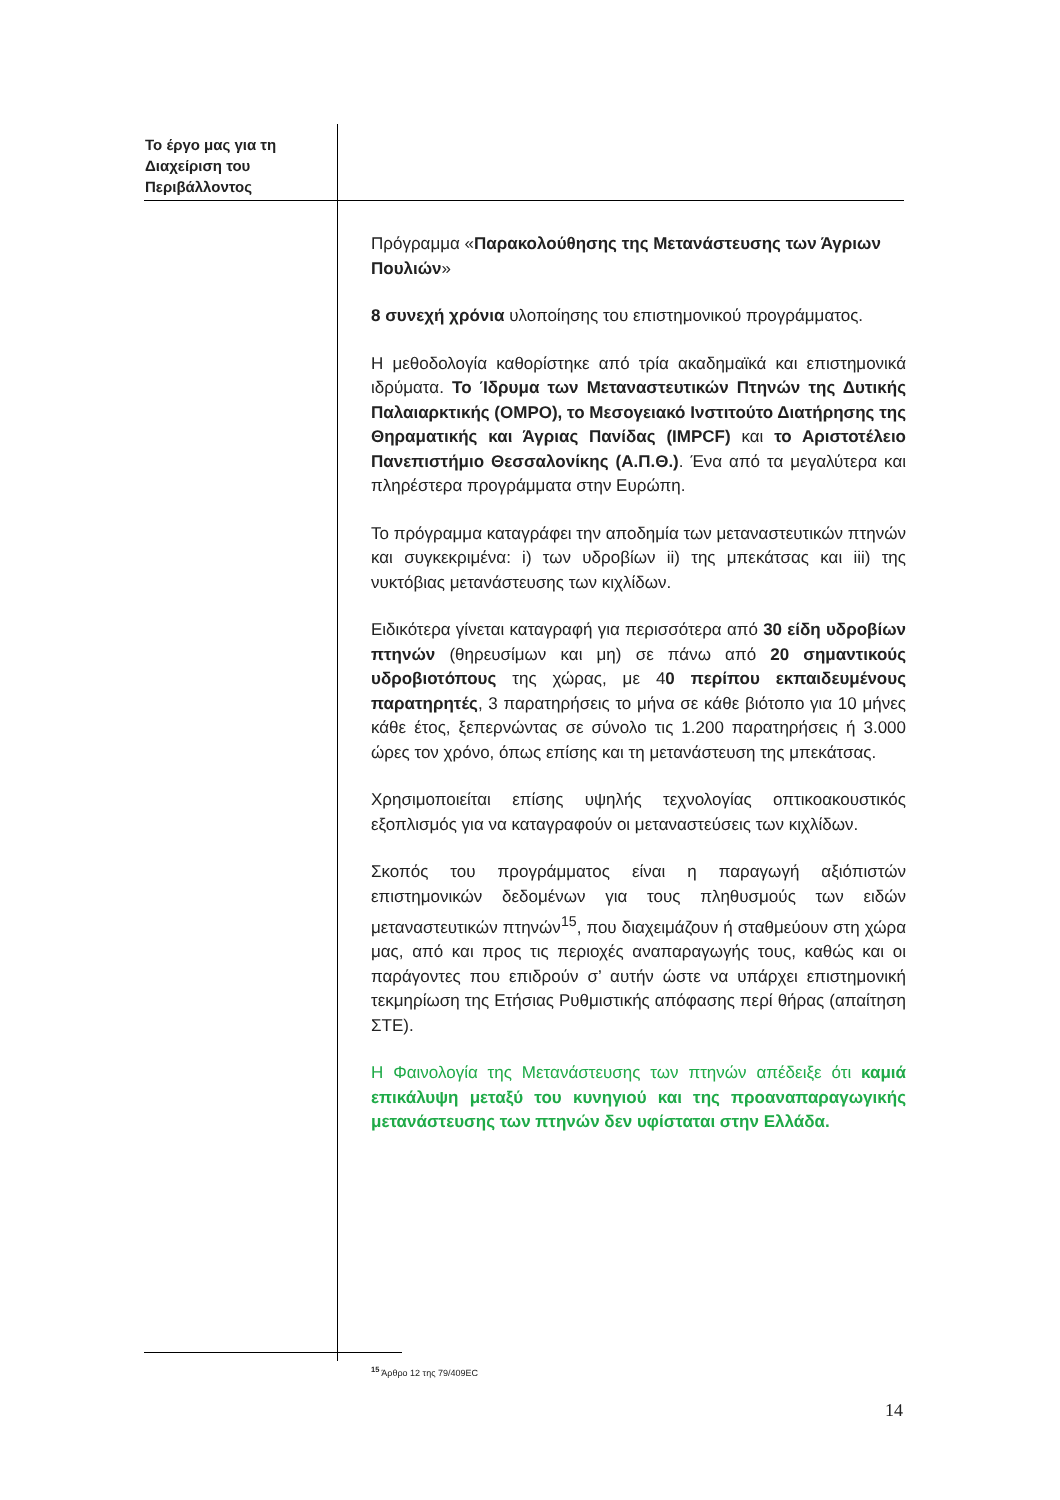Το έργο μας για τη Διαχείριση του Περιβάλλοντος
Πρόγραμμα «Παρακολούθησης της Μετανάστευσης των Άγριων Πουλιών»
8 συνεχή χρόνια υλοποίησης του επιστημονικού προγράμματος.
Η μεθοδολογία καθορίστηκε από τρία ακαδημαϊκά και επιστημονικά ιδρύματα. Το Ίδρυμα των Μεταναστευτικών Πτηνών της Δυτικής Παλαιαρκτικής (OMPO), το Μεσογειακό Ινστιτούτο Διατήρησης της Θηραματικής και Άγριας Πανίδας (IMPCF) και το Αριστοτέλειο Πανεπιστήμιο Θεσσαλονίκης (Α.Π.Θ.). Ένα από τα μεγαλύτερα και πληρέστερα προγράμματα στην Ευρώπη.
Το πρόγραμμα καταγράφει την αποδημία των μεταναστευτικών πτηνών και συγκεκριμένα: i) των υδροβίων ii) της μπεκάτσας και iii) της νυκτόβιας μετανάστευσης των κιχλίδων.
Ειδικότερα γίνεται καταγραφή για περισσότερα από 30 είδη υδροβίων πτηνών (θηρευσίμων και μη) σε πάνω από 20 σημαντικούς υδροβιοτόπους της χώρας, με 40 περίπου εκπαιδευμένους παρατηρητές, 3 παρατηρήσεις το μήνα σε κάθε βιότοπο για 10 μήνες κάθε έτος, ξεπερνώντας σε σύνολο τις 1.200 παρατηρήσεις ή 3.000 ώρες τον χρόνο, όπως επίσης και τη μετανάστευση της μπεκάτσας.
Χρησιμοποιείται επίσης υψηλής τεχνολογίας οπτικοακουστικός εξοπλισμός για να καταγραφούν οι μεταναστεύσεις των κιχλίδων.
Σκοπός του προγράμματος είναι η παραγωγή αξιόπιστών επιστημονικών δεδομένων για τους πληθυσμούς των ειδών μεταναστευτικών πτηνών<sup>15</sup>, που διαχειμάζουν ή σταθμεύουν στη χώρα μας, από και προς τις περιοχές αναπαραγωγής τους, καθώς και οι παράγοντες που επιδρούν σ’ αυτήν ώστε να υπάρχει επιστημονική τεκμηρίωση της Ετήσιας Ρυθμιστικής απόφασης περί θήρας (απαίτηση ΣΤΕ).
Η Φαινολογία της Μετανάστευσης των πτηνών απέδειξε ότι καμιά επικάλυψη μεταξύ του κυνηγιού και της προαναπαραγωγικής μετανάστευσης των πτηνών δεν υφίσταται στην Ελλάδα.
<sup>15</sup> Άρθρο 12 της 79/409EC
14